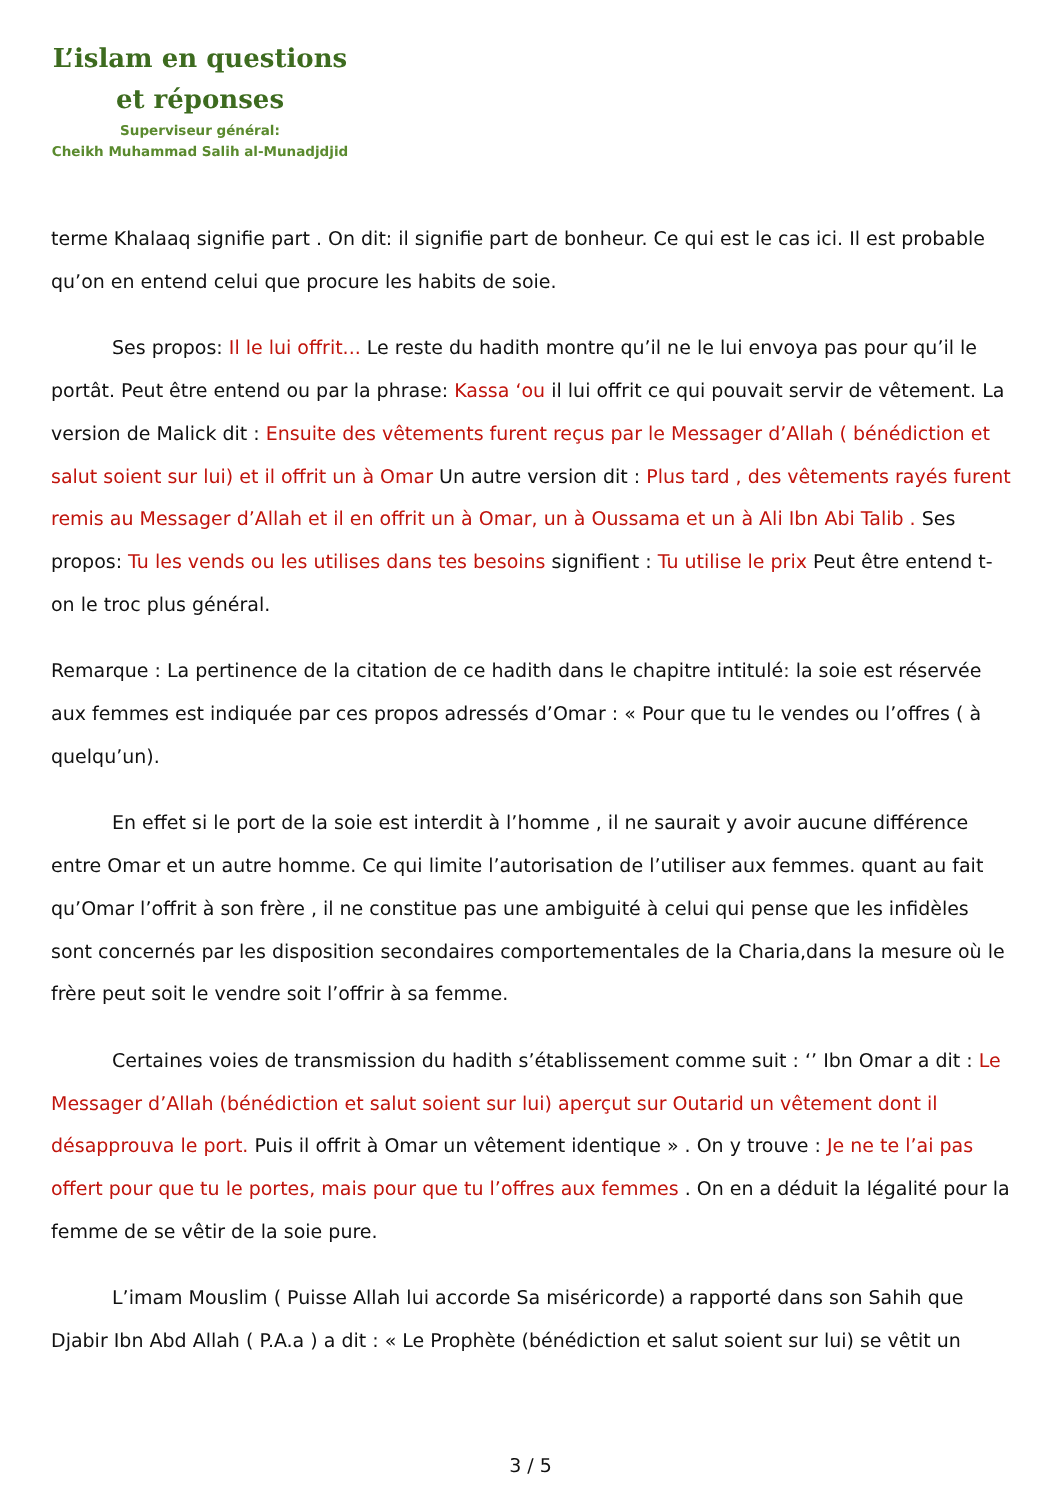L’islam en questions
et réponses
Superviseur général:
Cheikh Muhammad Salih al-Munadjdjid
terme Khalaaq signifie part . On dit: il signifie part de bonheur. Ce qui est le cas ici. Il est probable qu’on en entend celui que procure les habits de soie.
Ses propos: Il le lui offrit... Le reste du hadith montre qu’il ne le lui envoya pas pour qu’il le portât. Peut être entend ou par la phrase: Kassa ‘ou il lui offrit ce qui pouvait servir de vêtement. La version de Malick dit : Ensuite des vêtements furent reçus par le Messager d’Allah ( bénédiction et salut soient sur lui) et il offrit un à Omar Un autre version dit : Plus tard , des vêtements rayés furent remis au Messager d’Allah et il en offrit un à Omar, un à Oussama et un à Ali Ibn Abi Talib . Ses propos: Tu les vends ou les utilises dans tes besoins signifient : Tu utilise le prix Peut être entend t-on le troc plus général.
Remarque : La pertinence de la citation de ce hadith dans le chapitre intitulé: la soie est réservée aux femmes est indiquée par ces propos adressés d’Omar : « Pour que tu le vendes ou l’offres ( à quelqu’un).
En effet si le port de la soie est interdit à l’homme , il ne saurait y avoir aucune différence entre Omar et un autre homme. Ce qui limite l’autorisation de l’utiliser aux femmes. quant au fait qu’Omar l’offrit à son frère , il ne constitue pas une ambiguité à celui qui pense que les infidèles sont concernés par les disposition secondaires comportementales de la Charia,dans la mesure où le frère peut soit le vendre soit l’offrir à sa femme.
Certaines voies de transmission du hadith s’établissement comme suit : ‘’ Ibn Omar a dit : Le Messager d’Allah (bénédiction et salut soient sur lui) aperçut sur Outarid un vêtement dont il désapprouva le port. Puis il offrit à Omar un vêtement identique » . On y trouve : Je ne te l’ai pas offert pour que tu le portes, mais pour que tu l’offres aux femmes . On en a déduit la légalité pour la femme de se vêtir de la soie pure.
L’imam Mouslim ( Puisse Allah lui accorde Sa miséricorde) a rapporté dans son Sahih que Djabir Ibn Abd Allah ( P.A.a ) a dit : « Le Prophète (bénédiction et salut soient sur lui) se vêtit un
3 / 5